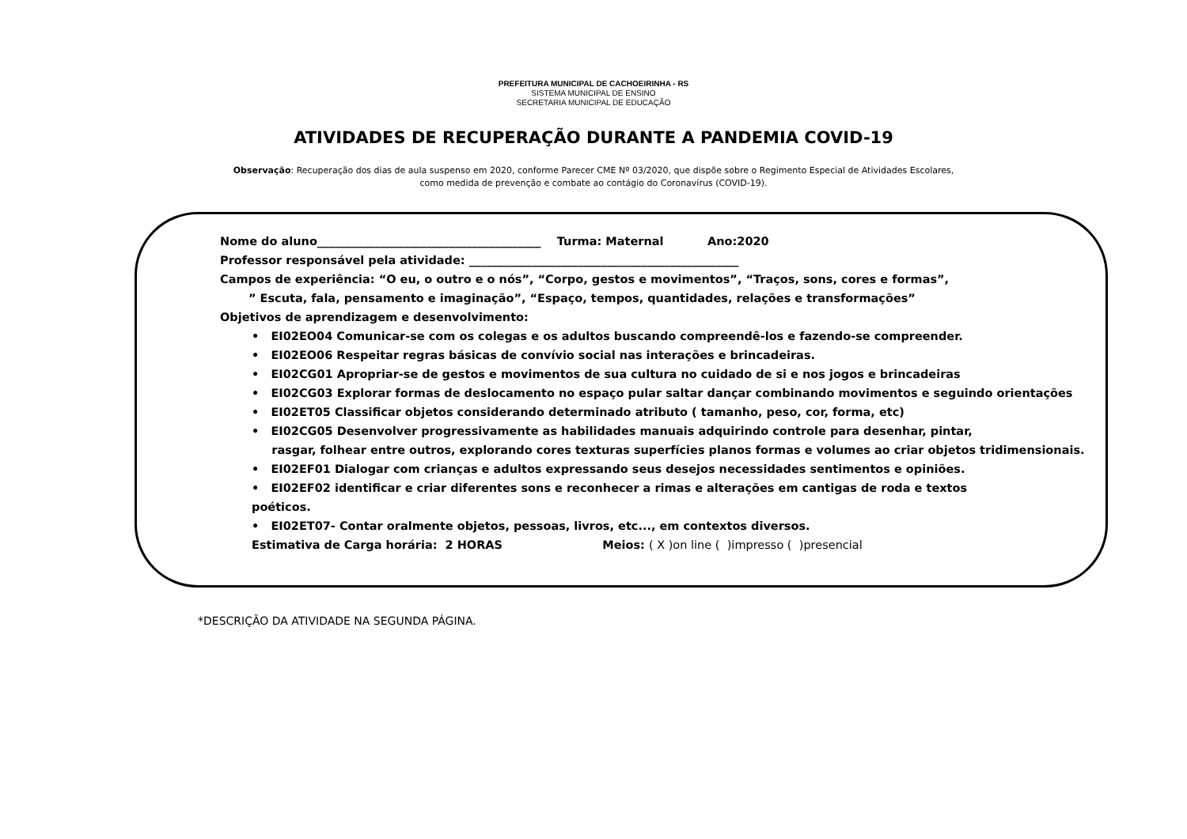PREFEITURA MUNICIPAL DE CACHOEIRINHA - RS
SISTEMA MUNICIPAL DE ENSINO
SECRETARIA MUNICIPAL DE EDUCAÇÃO
ATIVIDADES DE RECUPERAÇÃO DURANTE A PANDEMIA COVID-19
Observação: Recuperação dos dias de aula suspenso em 2020, conforme Parecer CME Nº 03/2020, que dispõe sobre o Regimento Especial de Atividades Escolares,
como medida de prevenção e combate ao contágio do Coronavírus (COVID-19).
Nome do aluno_______________________________________ Turma: Maternal Ano:2020
Professor responsável pela atividade: _______________________________________________
Campos de experiência: “O eu, o outro e o nós”, “Corpo, gestos e movimentos”, “Traços, sons, cores e formas”,
” Escuta, fala, pensamento e imaginação”, “Espaço, tempos, quantidades, relações e transformações”
Objetivos de aprendizagem e desenvolvimento:
• EI02EO04 Comunicar-se com os colegas e os adultos buscando compreendê-los e fazendo-se compreender.
• EI02EO06 Respeitar regras básicas de convívio social nas interações e brincadeiras.
• EI02CG01 Apropriar-se de gestos e movimentos de sua cultura no cuidado de si e nos jogos e brincadeiras
• EI02CG03 Explorar formas de deslocamento no espaço pular saltar dançar combinando movimentos e seguindo orientações
• EI02ET05 Classificar objetos considerando determinado atributo ( tamanho, peso, cor, forma, etc)
• EI02CG05 Desenvolver progressivamente as habilidades manuais adquirindo controle para desenhar, pintar,
rasgar, folhear entre outros, explorando cores texturas superfícies planos formas e volumes ao criar objetos tridimensionais.
• EI02EF01 Dialogar com crianças e adultos expressando seus desejos necessidades sentimentos e opiniões.
• EI02EF02 identificar e criar diferentes sons e reconhecer a rimas e alterações em cantigas de roda e textos
poéticos.
• EI02ET07- Contar oralmente objetos, pessoas, livros, etc..., em contextos diversos.
Estimativa de Carga horária: 2 HORAS Meios: ( X )on line ( )impresso ( )presencial
*DESCRIÇÃO DA ATIVIDADE NA SEGUNDA PÁGINA.